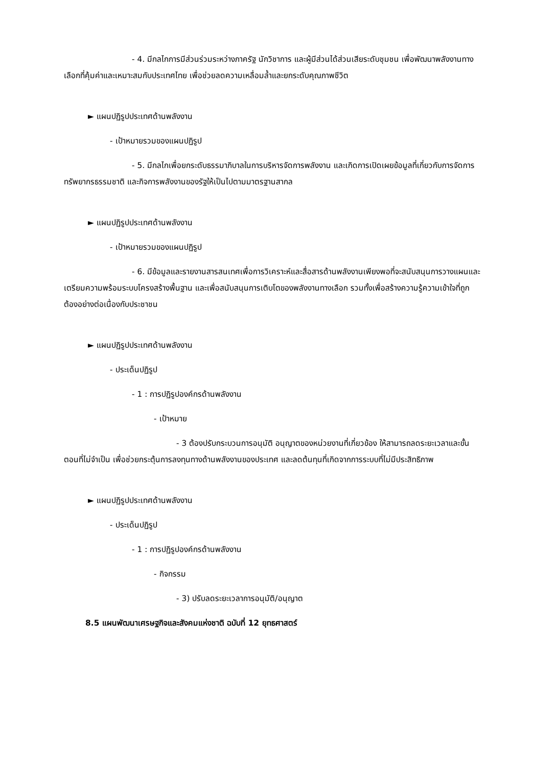- 4. มีกลไกการมีส่วนร่วมระหว่างภาครัฐ นักวิชาการ และผู้มีส่วนได้ส่วนเสียระดับชุมชน เพื่อพัฒนาพลังงานทางเลือกที่คุ้มค่าและเหมาะสมกับประเทศไทย เพื่อช่วยลดความเหลื่อมล้ำและยกระดับคุณภาพชีวิต
► แผนปฏิรูปประเทศด้านพลังงาน
- เป้าหมายรวมของแผนปฏิรูป
- 5. มีกลไกเพื่อยกระดับธรรมาภิบาลในการบริหารจัดการพลังงาน และเกิดการเปิดเผยข้อมูลที่เกี่ยวกับการจัดการทรัพยากรธรรมชาติ และกิจการพลังงานของรัฐให้เป็นไปตามมาตรฐานสากล
► แผนปฏิรูปประเทศด้านพลังงาน
- เป้าหมายรวมของแผนปฏิรูป
- 6. มีข้อมูลและรายงานสารสนเทศเพื่อการวิเคราะห์และสื่อสารด้านพลังงานเพียงพอที่จะสนับสนุนการวางแผนและเตรียมความพร้อมระบบโครงสร้างพื้นฐาน และเพื่อสนับสนุนการเติบโตของพลังงานทางเลือก รวมทั้งเพื่อสร้างความรู้ความเข้าใจที่ถูกต้องอย่างต่อเนื่องกับประชาชน
► แผนปฏิรูปประเทศด้านพลังงาน
- ประเด็นปฏิรูป
- 1 : การปฏิรูปองค์กรด้านพลังงาน
- เป้าหมาย
- 3 ต้องปรับกระบวนการอนุมัติ อนุญาตของหน่วยงานที่เกี่ยวข้อง ให้สามารถลดระยะเวลาและขั้นตอนที่ไม่จำเป็น เพื่อช่วยกระตุ้นการลงทุนทางด้านพลังงานของประเทศ และลดต้นทุนที่เกิดจากการระบบที่ไม่มีประสิทธิภาพ
► แผนปฏิรูปประเทศด้านพลังงาน
- ประเด็นปฏิรูป
- 1 : การปฏิรูปองค์กรด้านพลังงาน
- กิจกรรม
- 3) ปรับลดระยะเวลาการอนุมัติ/อนุญาต
8.5 แผนพัฒนาเศรษฐกิจและสังคมแห่งชาติ ฉบับที่ 12 ยุทธศาสตร์